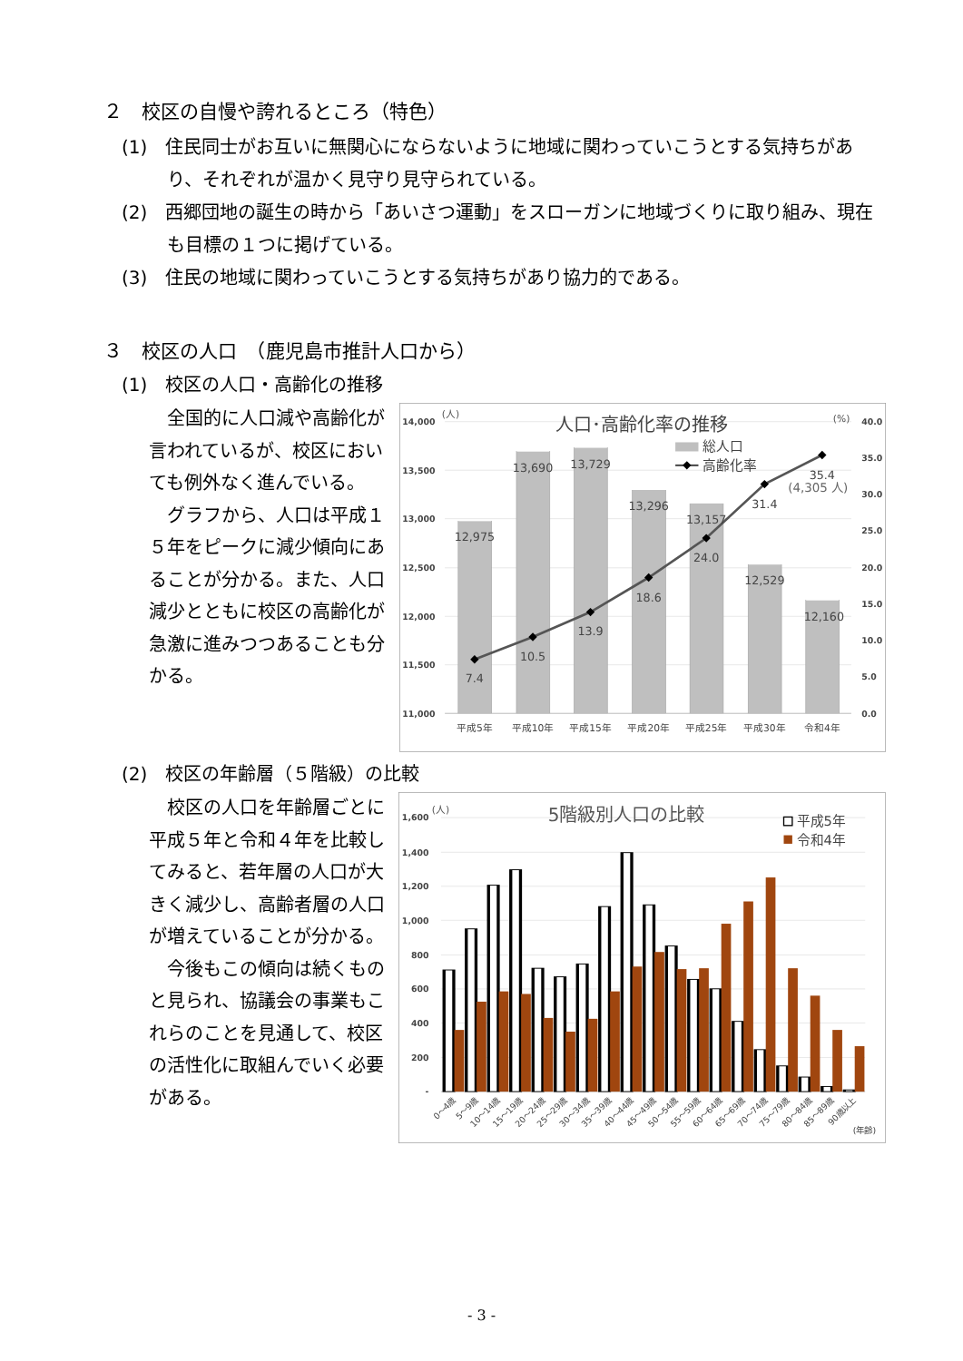２　校区の自慢や誇れるところ（特色）
(1)　住民同士がお互いに無関心にならないように地域に関わっていこうとする気持ちがあり、それぞれが温かく見守り見守られている。
(2)　西郷団地の誕生の時から「あいさつ運動」をスローガンに地域づくりに取り組み、現在も目標の１つに掲げている。
(3)　住民の地域に関わっていこうとする気持ちがあり協力的である。
３　校区の人口　（鹿児島市推計人口から）
(1)　校区の人口・高齢化の推移
　全国的に人口減や高齢化が言われているが、校区においても例外なく進んでいる。
　グラフから、人口は平成１５年をピークに減少傾向にあることが分かる。また、人口減少とともに校区の高齢化が急激に進みつつあることも分かる。
14,000
13,500
13,000
12,500
12,000
11,500
11,000
40.0
35.0
30.0
25.0
20.0
15.0
10.0
5.0
0.0
(人)
(%)
人口･高齢化率の推移
総人口
高齢化率
12,975
13,690
13,729
13,296
13,157
12,529
12,160
7.4
10.5
13.9
18.6
24.0
31.4
35.4
(4,305 人)
平成5年
平成10年
平成15年
平成20年
平成25年
平成30年
令和4年
(2)　校区の年齢層（５階級）の比較
　校区の人口を年齢層ごとに平成５年と令和４年を比較してみると、若年層の人口が大きく減少し、高齢者層の人口が増えていることが分かる。
　今後もこの傾向は続くものと見られ、協議会の事業もこれらのことを見通して、校区の活性化に取組んでいく必要がある。
1,600
1,400
1,200
1,000
800
600
400
200
-
(人)
5階級別人口の比較
平成5年
令和4年
0～4歳
5～9歳
10～14歳
15～19歳
20～24歳
25～29歳
30～34歳
35～39歳
40～44歳
45～49歳
50～54歳
55～59歳
60～64歳
65～69歳
70～74歳
75～79歳
80～84歳
85～89歳
90歳以上
(年齢)
- 3 -